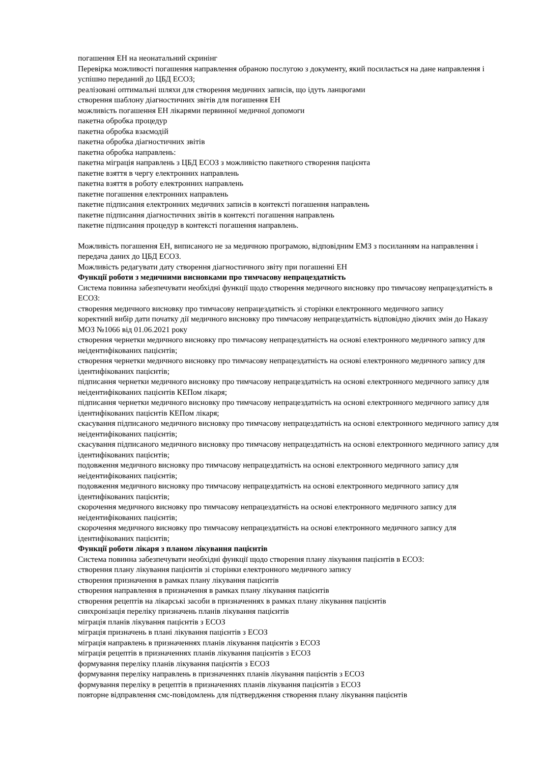погашення ЕН на неонатальний скринінг
Перевірка можливості погашення направлення обраною послугою з документу, який посилається на дане направлення і успішно переданий до ЦБД ЕСОЗ;
реалізовані оптимальні шляхи для створення медичних записів, що ідуть ланцюгами
створення шаблону діагностичних звітів для погашення ЕН
можливість погашення ЕН лікарями первинної медичної допомоги
пакетна обробка процедур
пакетна обробка взаємодій
пакетна обробка діагностичних звітів
пакетна обробка направлень:
пакетна міграція направлень з ЦБД ЕСОЗ з можливістю пакетного створення пацієнта
пакетне взяття в чергу електронних направлень
пакетна взяття в роботу електронних направлень
пакетне погашення електронних направлень
пакетне підписання електронних медичних записів в контексті погашення направлень
пакетне підписання діагностичних звітів в контексті погашення направлень
пакетне підписання процедур в контексті погашення направлень.
Можливість погашення ЕН, виписаного не за медичною програмою, відповідним ЕМЗ з посиланням на направлення і передача даних до ЦБД ЕСОЗ.
Можливість редагувати дату створення діагностичного звіту при погашенні ЕН
Функції роботи з медичними висновками про тимчасову непрацездатність
Система повинна забезпечувати необхідні функції щодо створення медичного висновку про тимчасову непрацездатність в ЕСОЗ:
створення медичного висновку про тимчасову непрацездатність зі сторінки електронного медичного запису
коректний вибір дати початку дії медичного висновку про тимчасову непрацездатність відповідно діючих змін до Наказу МОЗ №1066 від 01.06.2021 року
створення чернетки медичного висновку про тимчасову непрацездатність на основі електронного медичного запису для неідентифікованих пацієнтів;
створення чернетки медичного висновку про тимчасову непрацездатність на основі електронного медичного запису для ідентифікованих пацієнтів;
підписання чернетки медичного висновку про тимчасову непрацездатність на основі електронного медичного запису для неідентифікованих пацієнтів КЕПом лікаря;
підписання чернетки медичного висновку про тимчасову непрацездатність на основі електронного медичного запису для ідентифікованих пацієнтів КЕПом лікаря;
скасування підписаного медичного висновку про тимчасову непрацездатність на основі електронного медичного запису для неідентифікованих пацієнтів;
скасування підписаного медичного висновку про тимчасову непрацездатність на основі електронного медичного запису для ідентифікованих пацієнтів;
подовження медичного висновку про тимчасову непрацездатність на основі електронного медичного запису для неідентифікованих пацієнтів;
подовження медичного висновку про тимчасову непрацездатність на основі електронного медичного запису для ідентифікованих пацієнтів;
скорочення медичного висновку про тимчасову непрацездатність на основі електронного медичного запису для неідентифікованих пацієнтів;
скорочення медичного висновку про тимчасову непрацездатність на основі електронного медичного запису для ідентифікованих пацієнтів;
Функції роботи лікаря з планом лікування пацієнтів
Система повинна забезпечувати необхідні функції щодо створення плану лікування пацієнтів в ЕСОЗ:
створення плану лікування пацієнтів зі сторінки електронного медичного запису
створення призначення в рамках плану лікування пацієнтів
створення направлення в призначення в рамках плану лікування пацієнтів
створення рецептів на лікарські засоби в призначеннях в рамках плану лікування пацієнтів
синхронізація переліку призначень планів лікування пацієнтів
міграція планів лікування пацієнтів з ЕСОЗ
міграція призначень в плані лікування пацієнтів з ЕСОЗ
міграція направлень в призначеннях планів лікування пацієнтів з ЕСОЗ
міграція рецептів в призначеннях планів лікування пацієнтів з ЕСОЗ
формування переліку планів лікування пацієнтів з ЕСОЗ
формування переліку направлень в призначеннях планів лікування пацієнтів з ЕСОЗ
формування переліку в рецептів в призначеннях планів лікування пацієнтів з ЕСОЗ
повторне відправлення смс-повідомлень для підтвердження створення плану лікування пацієнтів